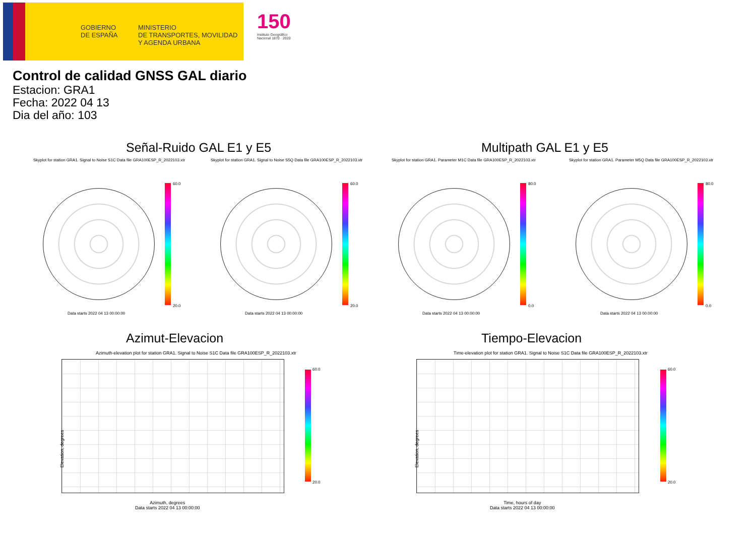GOBIERNO
DE ESPAÑA
MINISTERIO
DE TRANSPORTES, MOVILIDAD
Y AGENDA URBANA
150
Instituto Geográfico
Nacional 1870 · 2020
Control de calidad GNSS GAL diario
Estacion: GRA1
Fecha: 2022 04 13
Dia del año: 103
Señal-Ruido GAL E1 y E5 Multipath GAL E1 y E5
Skyplot for station GRA1. Signal to Noise S1C Data file GRA100ESP_R_2022103.xtr Skyplot for station GRA1. Signal to Noise S5Q Data file GRA100ESP_R_2022103.xtr Skyplot for station GRA1. Parameter M1C Data file GRA100ESP_R_2022103.xtr Skyplot for station GRA1. Parameter M5Q Data file GRA100ESP_R_2022103.xtr
60.0
20.0
60.0
20.0
80.0
0.0
80.0
0.0
Data starts 2022 04 13 00:00:00 Data starts 2022 04 13 00:00:00 Data starts 2022 04 13 00:00:00 Data starts 2022 04 13 00:00:00
Azimut-Elevacion Tiempo-Elevacion
Azimuth-elevation plot for station GRA1. Signal to Noise S1C Data file GRA100ESP_R_2022103.xtr Time-elevation plot for station GRA1. Signal to Noise S1C Data file GRA100ESP_R_2022103.xtr
60.0
20.0
60.0
20.0
Azimuth, degrees
Data starts 2022 04 13 00:00:00
Time, hours of day
Data starts 2022 04 13 00:00:00
Elevation, degrees Elevation, degrees